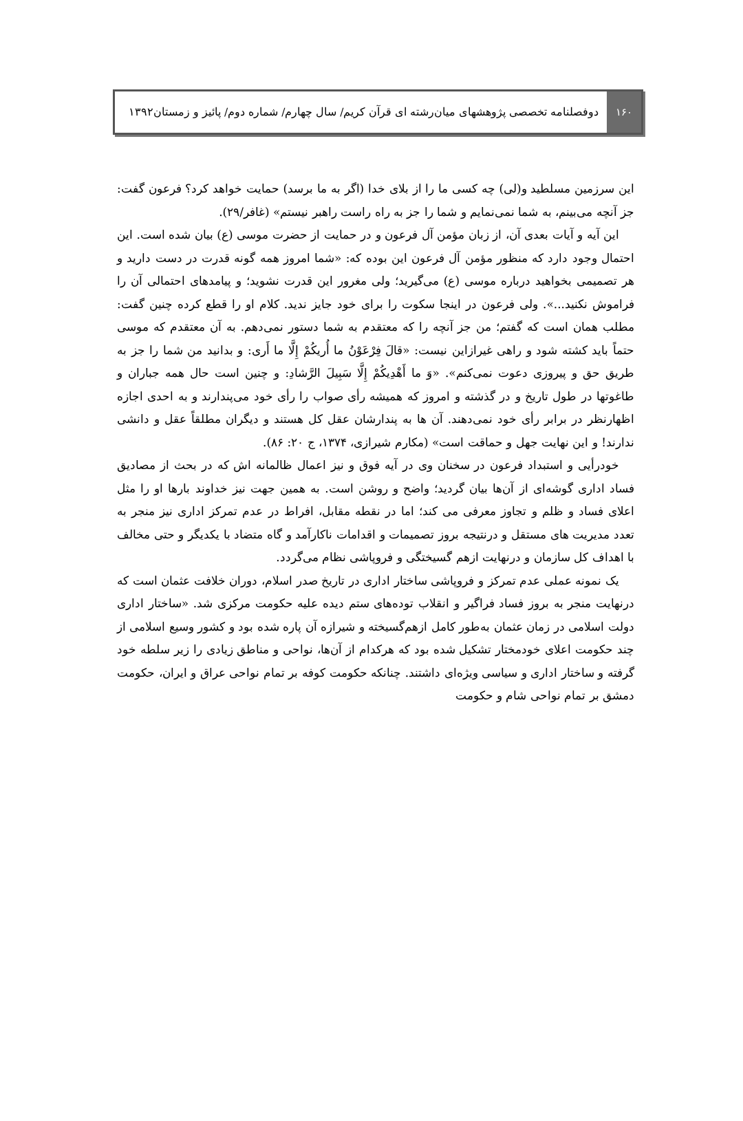۱۶۰
دوفصلنامه تخصصی پژوهشهای میان‌رشته ای قرآن کریم/ سال چهارم/ شماره دوم/ پائیز و زمستان۱۳۹۲
این سرزمین مسلطید و(لی) چه کسی ما را از بلای خدا (اگر به ما برسد) حمایت خواهد کرد؟ فرعون گفت: جز آنچه می‌بینم، به شما نمی‌نمایم و شما را جز به راه راست راهبر نیستم» (غافر/۲۹).
این آیه و آیات بعدی آن، از زبان مؤمن آل فرعون و در حمایت از حضرت موسی (ع) بیان شده است. این احتمال وجود دارد که منظور مؤمن آل فرعون این بوده که: «شما امروز همه گونه قدرت در دست دارید و هر تصمیمی بخواهید درباره موسی (ع) می‌گیرید؛ ولی مغرور این قدرت نشوید؛ و پیامدهای احتمالی آن را فراموش نکنید...». ولی فرعون در اینجا سکوت را برای خود جایز ندید. کلام او را قطع کرده چنین گفت: مطلب همان است که گفتم؛ من جز آنچه را که معتقدم به شما دستور نمی‌دهم. به آن معتقدم که موسی حتماً باید کشته شود و راهی غیرازاین نیست: «قالَ فِرْعَوْنُ ما أُريكُمْ إِلَّا ما أَرى: و بدانید من شما را جز به طریق حق و پیروزی دعوت نمی‌کنم». «وَ ما أَهْدِيكُمْ إِلَّا سَبِيلَ الرَّشادِ: و چنین است حال همه جباران و طاغوتها در طول تاریخ و در گذشته و امروز که همیشه رأی صواب را رأی خود می‌پندارند و به احدی اجازه اظهارنظر در برابر رأی خود نمی‌دهند. آن ها به پندارشان عقل کل هستند و دیگران مطلقاً عقل و دانشی ندارند! و این نهایت جهل و حماقت است» (مکارم شیرازی، ۱۳۷۴، ج ۲۰: ۸۶).
خودرأیی و استبداد فرعون در سخنان وی در آیه فوق و نیز اعمال ظالمانه اش که در بحث از مصادیق فساد اداری گوشه‌ای از آن‌ها بیان گردید؛ واضح و روشن است. به همین جهت نیز خداوند بارها او را مثل اعلای فساد و ظلم و تجاوز معرفی می کند؛ اما در نقطه مقابل، افراط در عدم تمرکز اداری نیز منجر به تعدد مدیریت های مستقل و درنتیجه بروز تصمیمات و اقدامات ناکارآمد و گاه متضاد با یکدیگر و حتی مخالف با اهداف کل سازمان و درنهایت ازهم گسیختگی و فروپاشی نظام می‌گردد.
یک نمونه عملی عدم تمرکز و فروپاشی ساختار اداری در تاریخ صدر اسلام، دوران خلافت عثمان است که درنهایت منجر به بروز فساد فراگیر و انقلاب توده‌های ستم دیده علیه حکومت مرکزی شد. «ساختار اداری دولت اسلامی در زمان عثمان به‌طور کامل ازهم‌گسیخته و شیرازه آن پاره شده بود و کشور وسیع اسلامی از چند حکومت اعلای خودمختار تشکیل شده بود که هرکدام از آن‌ها، نواحی و مناطق زیادی را زیر سلطه خود گرفته و ساختار اداری و سیاسی ویژه‌ای داشتند. چنانکه حکومت کوفه بر تمام نواحی عراق و ایران، حکومت دمشق بر تمام نواحی شام و حکومت